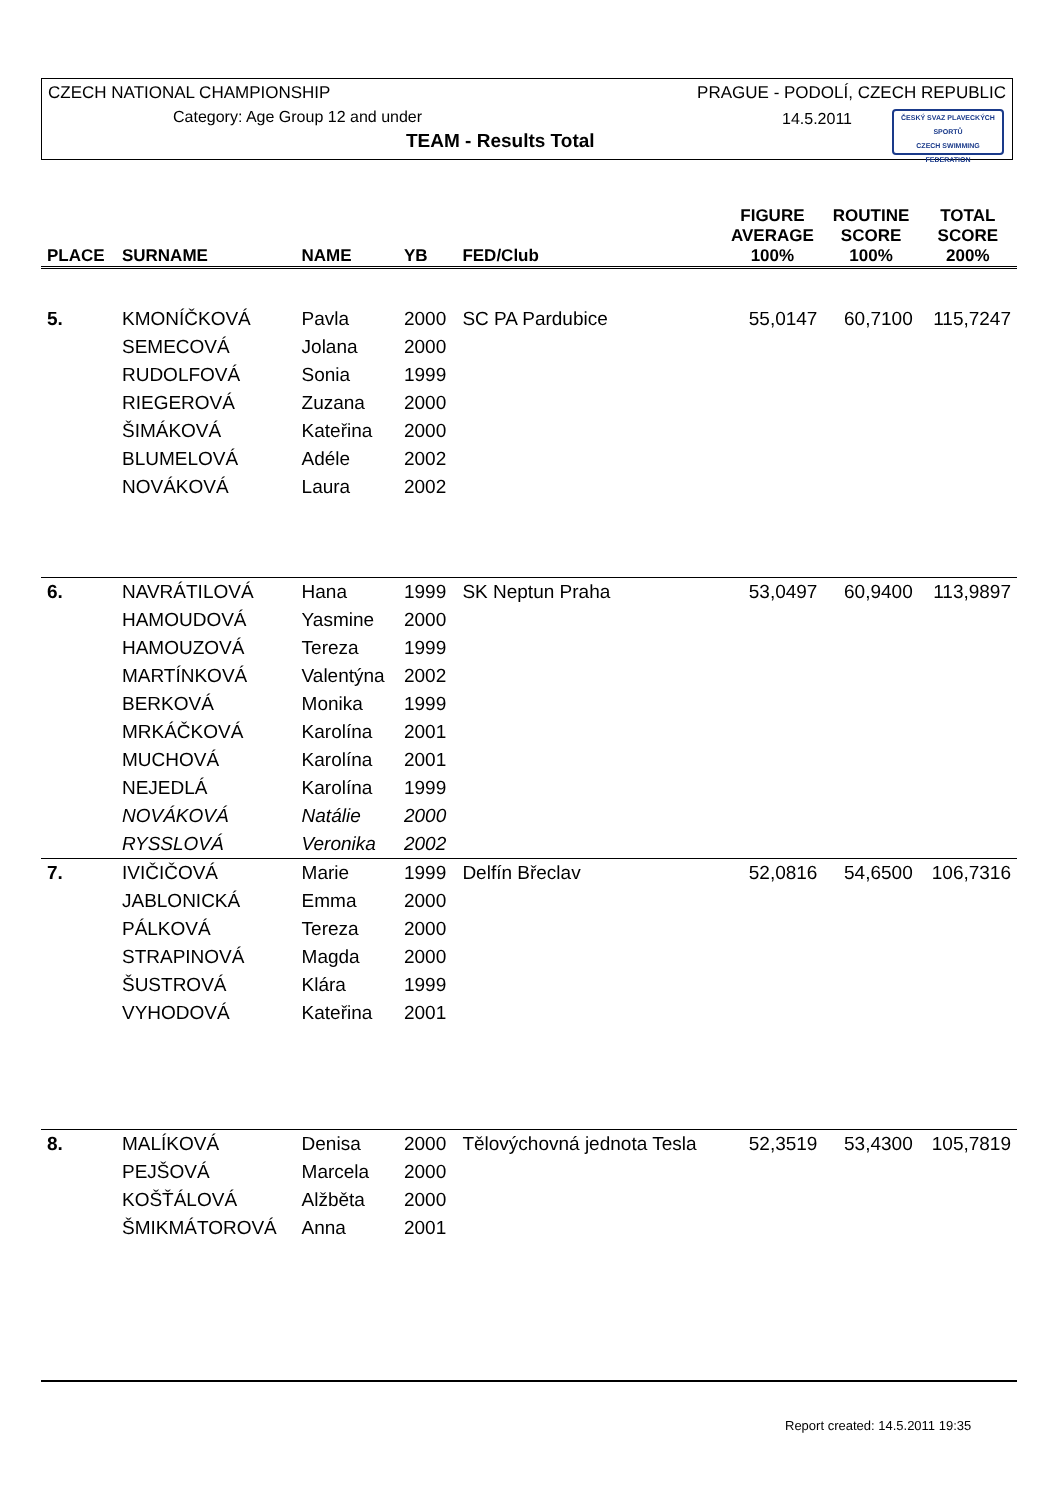CZECH NATIONAL CHAMPIONSHIP
PRAGUE - PODOLÍ, CZECH REPUBLIC
Category: Age Group 12 and under
14.5.2011
TEAM - Results Total
ČESKÝ SVAZ PLAVECKÝCH SPORTŮ
CZECH SWIMMING FEDERATION
| PLACE | SURNAME | NAME | YB | FED/Club | FIGURE AVERAGE 100% | ROUTINE SCORE 100% | TOTAL SCORE 200% |
| --- | --- | --- | --- | --- | --- | --- | --- |
| 5. | KMONÍČKOVÁ | Pavla | 2000 | SC PA Pardubice | 55,0147 | 60,7100 | 115,7247 |
| | SEMECOVÁ | Jolana | 2000 | | | | |
| | RUDOLFOVÁ | Sonia | 1999 | | | | |
| | RIEGEROVÁ | Zuzana | 2000 | | | | |
| | ŠIMÁKOVÁ | Kateřina | 2000 | | | | |
| | BLUMELOVÁ | Adéle | 2002 | | | | |
| | NOVÁKOVÁ | Laura | 2002 | | | | |
| 6. | NAVRÁTILOVÁ | Hana | 1999 | SK Neptun Praha | 53,0497 | 60,9400 | 113,9897 |
| | HAMOUDOVÁ | Yasmine | 2000 | | | | |
| | HAMOUZOVÁ | Tereza | 1999 | | | | |
| | MARTÍNKOVÁ | Valentýna | 2002 | | | | |
| | BERKOVÁ | Monika | 1999 | | | | |
| | MRKÁČKOVÁ | Karolína | 2001 | | | | |
| | MUCHOVÁ | Karolína | 2001 | | | | |
| | NEJEDLÁ | Karolína | 1999 | | | | |
| | NOVÁKOVÁ | Natálie | 2000 | | | | |
| | RYSSLOVÁ | Veronika | 2002 | | | | |
| 7. | IVIČIČOVÁ | Marie | 1999 | Delfín Břeclav | 52,0816 | 54,6500 | 106,7316 |
| | JABLONICKÁ | Emma | 2000 | | | | |
| | PÁLKOVÁ | Tereza | 2000 | | | | |
| | STRAPINOVÁ | Magda | 2000 | | | | |
| | ŠUSTROVÁ | Klára | 1999 | | | | |
| | VYHODOVÁ | Kateřina | 2001 | | | | |
| 8. | MALÍKOVÁ | Denisa | 2000 | Tělovýchovná jednota Tesla | 52,3519 | 53,4300 | 105,7819 |
| | PEJŠOVÁ | Marcela | 2000 | | | | |
| | KOŠŤÁLOVÁ | Alžběta | 2000 | | | | |
| | ŠMIKMÁTOROVÁ | Anna | 2001 | | | | |
Report created: 14.5.2011 19:35